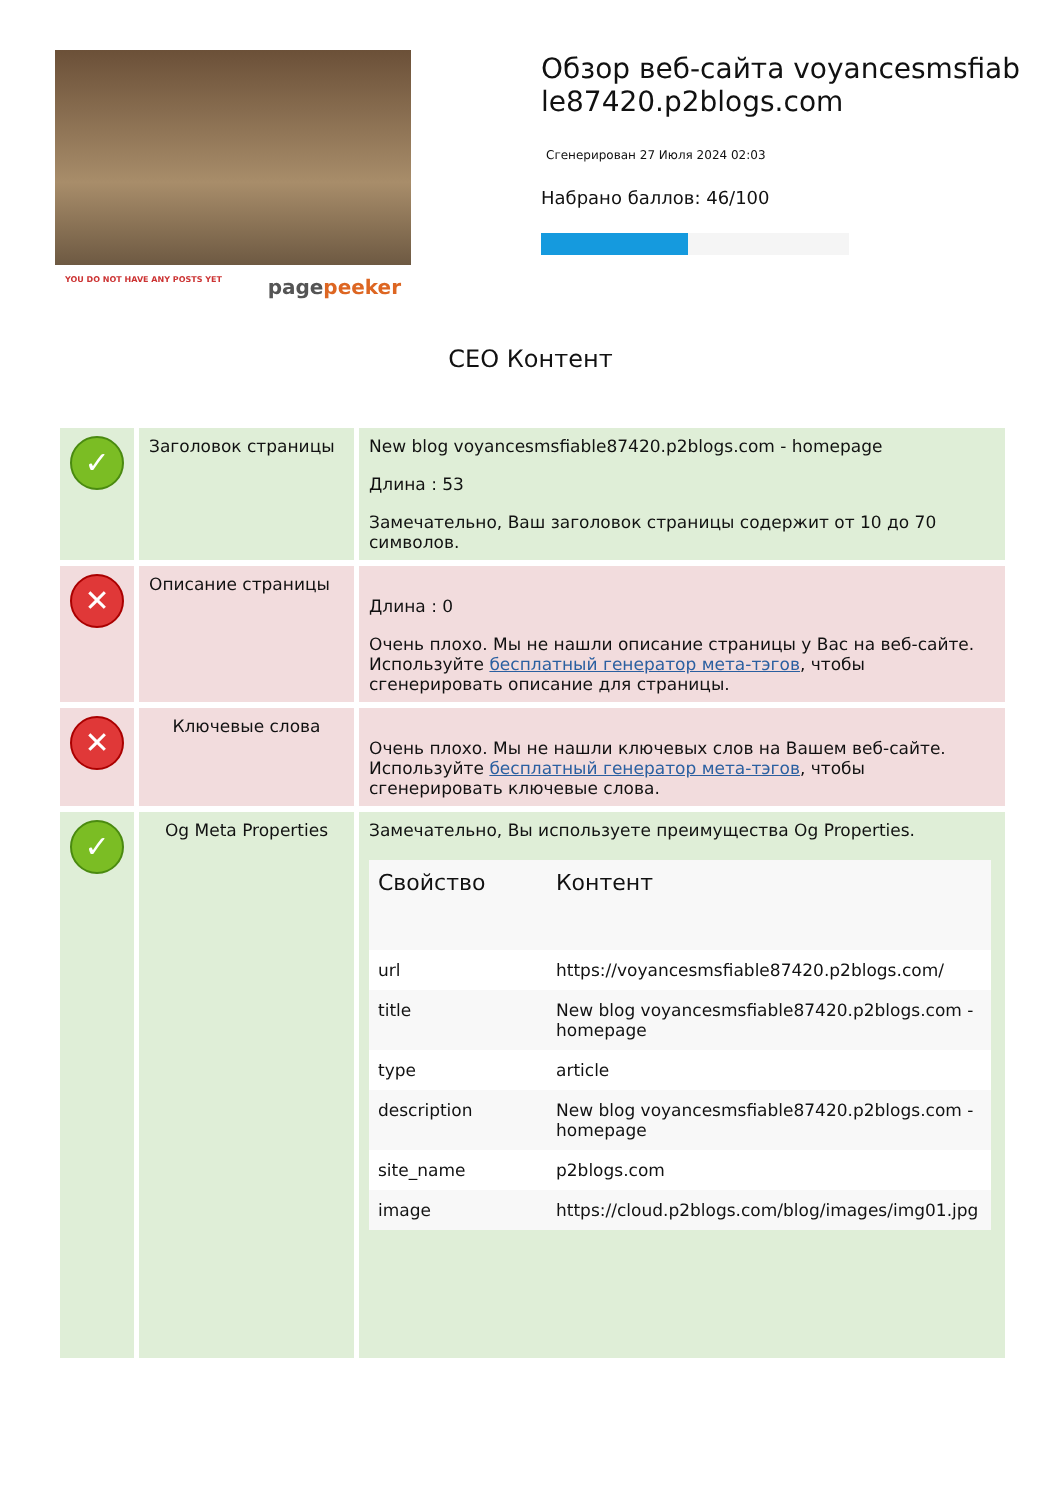YOU DO NOT HAVE ANY POSTS YET pagepeeker
Обзор веб-сайта voyancesmsfiable87420.p2blogs.com
Сгенерирован 27 Июля 2024 02:03
Набрано баллов: 46/100
СЕО Контент
| ✓ | Заголовок страницы | New blog voyancesmsfiable87420.p2blogs.com - homepage Длина : 53 Замечательно, Ваш заголовок страницы содержит от 10 до 70 символов. |
| ✕ | Описание страницы | Длина : 0 Очень плохо. Мы не нашли описание страницы у Вас на веб-сайте. Используйте бесплатный генератор мета-тэгов , чтобы сгенерировать описание для страницы. |
| ✕ | Ключевые слова | Очень плохо. Мы не нашли ключевых слов на Вашем веб-сайте. Используйте бесплатный генератор мета-тэгов , чтобы сгенерировать ключевые слова. |
| ✓ | Og Meta Properties | Замечательно, Вы используете преимущества Og Properties. / Свойство / Контент / / --- / --- / / url / https://voyancesmsfiable87420.p2blogs.com/ / / title / New blog voyancesmsfiable87420.p2blogs.com - homepage / / type / article / / description / New blog voyancesmsfiable87420.p2blogs.com - homepage / / site_name / p2blogs.com / / image / https://cloud.p2blogs.com/blog/images/img01.jpg / |